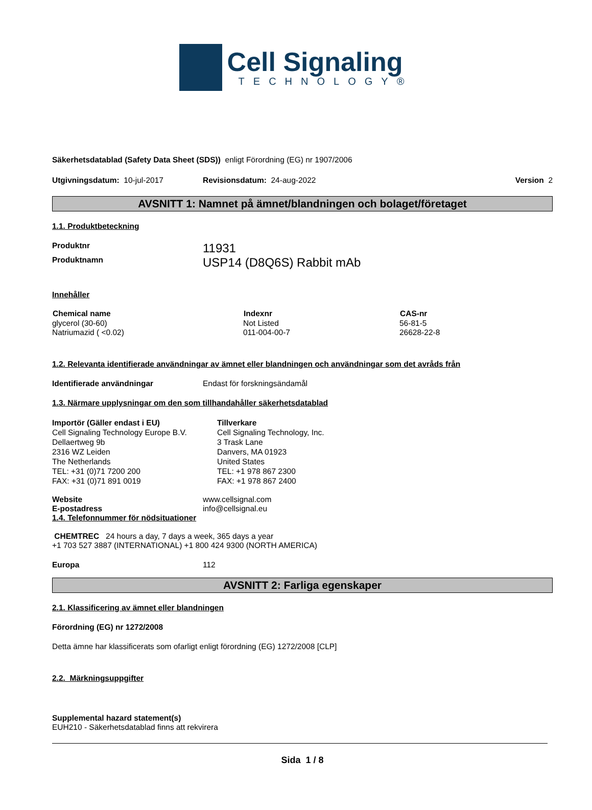Cell Signaling
TECHNOLOGY®
Säkerhetsdatablad (Safety Data Sheet (SDS)) enligt Förordning (EG) nr 1907/2006
| Utgivningsdatum: 10-jul-2017 | Revisionsdatum: 24-aug-2022 | Version 2 |
AVSNITT 1: Namnet på ämnet/blandningen och bolaget/företaget
1.1. Produktbeteckning
| Produktnr | 11931 |
| Produktnamn | USP14 (D8Q6S) Rabbit mAb |
Innehåller
| Chemical name | Indexnr | CAS-nr |
| --- | --- | --- |
| glycerol (30-60) | Not Listed | 56-81-5 |
| Natriumazid ( <0.02) | 011-004-00-7 | 26628-22-8 |
1.2. Relevanta identifierade användningar av ämnet eller blandningen och användningar som det avråds från
| Identifierade användningar | Endast för forskningsändamål |
1.3. Närmare upplysningar om den som tillhandahåller säkerhetsdatablad
| Importör (Gäller endast i EU) Cell Signaling Technology Europe B.V. Dellaertweg 9b 2316 WZ Leiden The Netherlands TEL: +31 (0)71 7200 200 FAX: +31 (0)71 891 0019 | Tillverkare Cell Signaling Technology, Inc. 3 Trask Lane Danvers, MA 01923 United States TEL: +1 978 867 2300 FAX: +1 978 867 2400 |
| Website | www.cellsignal.com |
| E-postadress | info@cellsignal.eu |
1.4. Telefonnummer för nödsituationer
CHEMTREC 24 hours a day, 7 days a week, 365 days a year
+1 703 527 3887 (INTERNATIONAL) +1 800 424 9300 (NORTH AMERICA)
| Europa | 112 |
AVSNITT 2: Farliga egenskaper
2.1. Klassificering av ämnet eller blandningen
Förordning (EG) nr 1272/2008
Detta ämne har klassificerats som ofarligt enligt förordning (EG) 1272/2008 [CLP]
2.2. Märkningsuppgifter
Supplemental hazard statement(s)
EUH210 - Säkerhetsdatablad finns att rekvirera
Sida 1 / 8